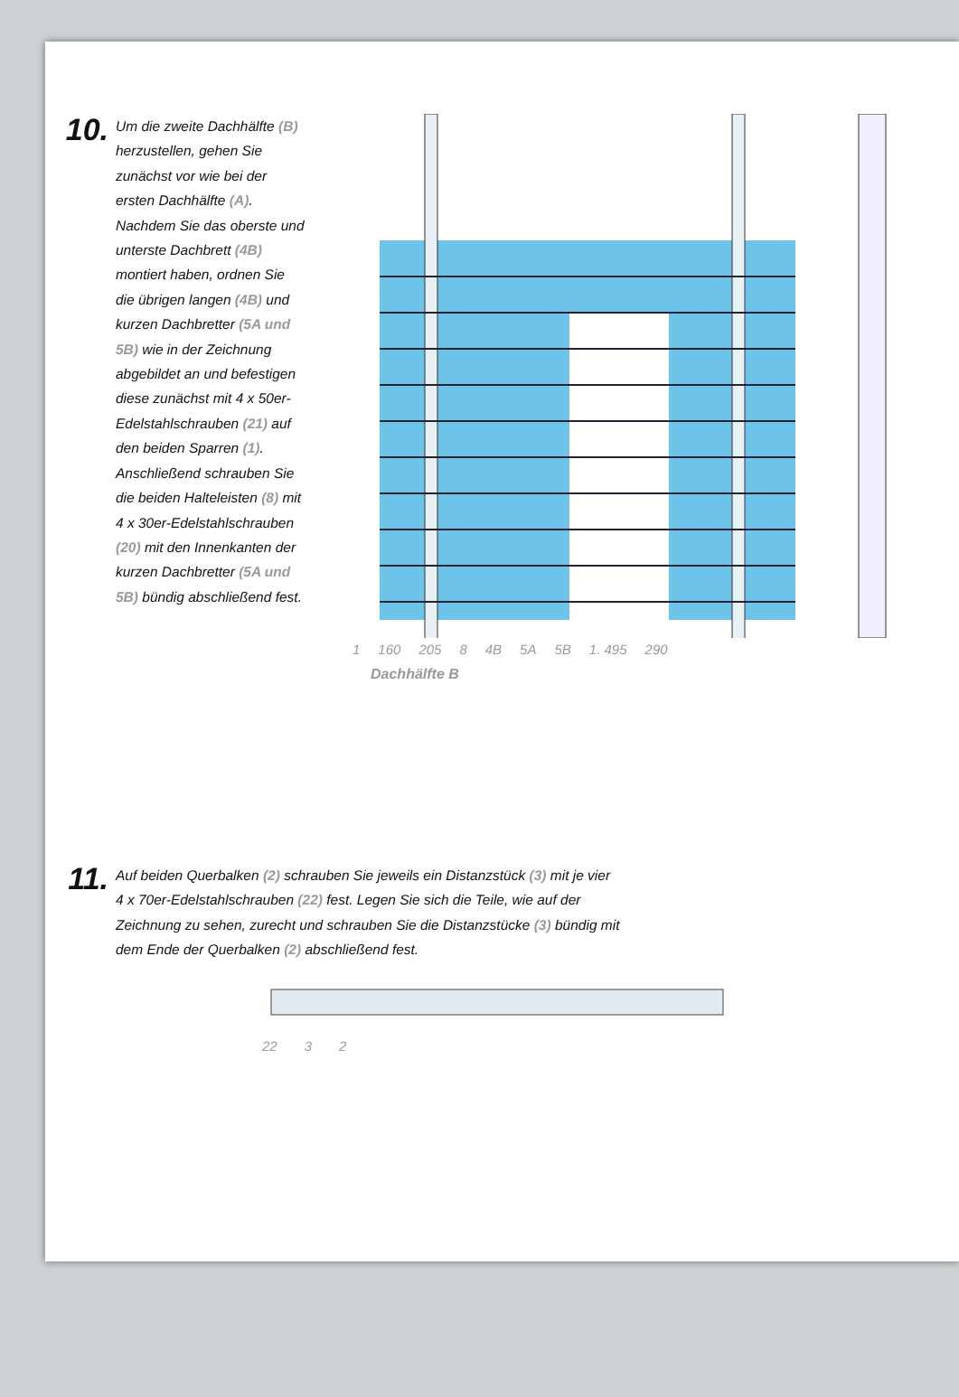10.
Um die zweite Dachhälfte (B) herzustellen, gehen Sie zunächst vor wie bei der ersten Dachhälfte (A). Nachdem Sie das oberste und unterste Dachbrett (4B) montiert haben, ordnen Sie die übrigen langen (4B) und kurzen Dachbretter (5A und 5B) wie in der Zeichnung abgebildet an und befestigen diese zunächst mit 4 x 50er-Edelstahlschrauben (21) auf den beiden Sparren (1). Anschließend schrauben Sie die beiden Halteleisten (8) mit 4 x 30er-Edelstahlschrauben (20) mit den Innenkanten der kurzen Dachbretter (5A und 5B) bündig abschließend fest.
1 160 205 8 4B 5A 5B 1. 495 290
Dachhälfte B
11.
Auf beiden Querbalken (2) schrauben Sie jeweils ein Distanzstück (3) mit je vier 4 x 70er-Edelstahlschrauben (22) fest. Legen Sie sich die Teile, wie auf der Zeichnung zu sehen, zurecht und schrauben Sie die Distanzstücke (3) bündig mit dem Ende der Querbalken (2) abschließend fest.
22 3 2